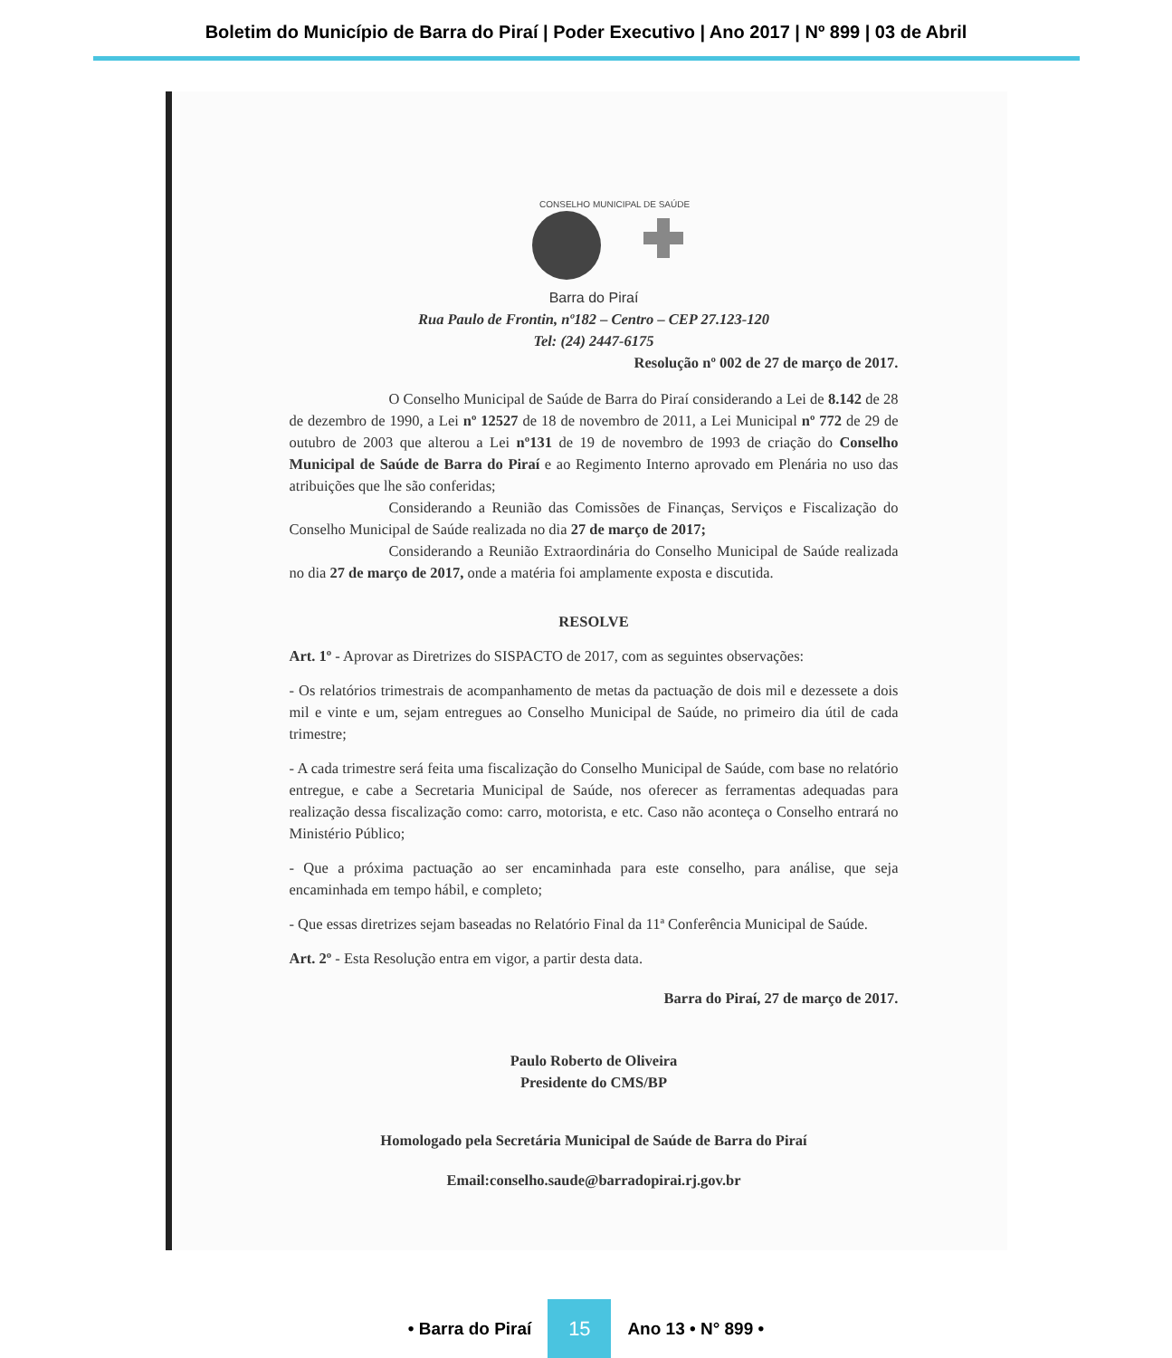Boletim do Município de Barra do Piraí | Poder Executivo | Ano 2017 | Nº 899 | 03 de Abril
CONSELHO MUNICIPAL DE SAÚDE
Barra do Piraí
Rua Paulo de Frontin, nº182 – Centro – CEP 27.123-120
Tel: (24) 2447-6175
Resolução nº 002 de 27 de março de 2017.
O Conselho Municipal de Saúde de Barra do Piraí considerando a Lei de 8.142 de 28 de dezembro de 1990, a Lei nº 12527 de 18 de novembro de 2011, a Lei Municipal nº 772 de 29 de outubro de 2003 que alterou a Lei nº131 de 19 de novembro de 1993 de criação do Conselho Municipal de Saúde de Barra do Piraí e ao Regimento Interno aprovado em Plenária no uso das atribuições que lhe são conferidas;
Considerando a Reunião das Comissões de Finanças, Serviços e Fiscalização do Conselho Municipal de Saúde realizada no dia 27 de março de 2017;
Considerando a Reunião Extraordinária do Conselho Municipal de Saúde realizada no dia 27 de março de 2017, onde a matéria foi amplamente exposta e discutida.
RESOLVE
Art. 1º - Aprovar as Diretrizes do SISPACTO de 2017, com as seguintes observações:
- Os relatórios trimestrais de acompanhamento de metas da pactuação de dois mil e dezessete a dois mil e vinte e um, sejam entregues ao Conselho Municipal de Saúde, no primeiro dia útil de cada trimestre;
- A cada trimestre será feita uma fiscalização do Conselho Municipal de Saúde, com base no relatório entregue, e cabe a Secretaria Municipal de Saúde, nos oferecer as ferramentas adequadas para realização dessa fiscalização como: carro, motorista, e etc. Caso não aconteça o Conselho entrará no Ministério Público;
- Que a próxima pactuação ao ser encaminhada para este conselho, para análise, que seja encaminhada em tempo hábil, e completo;
- Que essas diretrizes sejam baseadas no Relatório Final da 11ª Conferência Municipal de Saúde.
Art. 2º - Esta Resolução entra em vigor, a partir desta data.
Barra do Piraí, 27 de março de 2017.
Paulo Roberto de Oliveira
Presidente do CMS/BP
Homologado pela Secretária Municipal de Saúde de Barra do Piraí
Email:conselho.saude@barradopirai.rj.gov.br
• Barra do Piraí 15 Ano 13 • N° 899 •